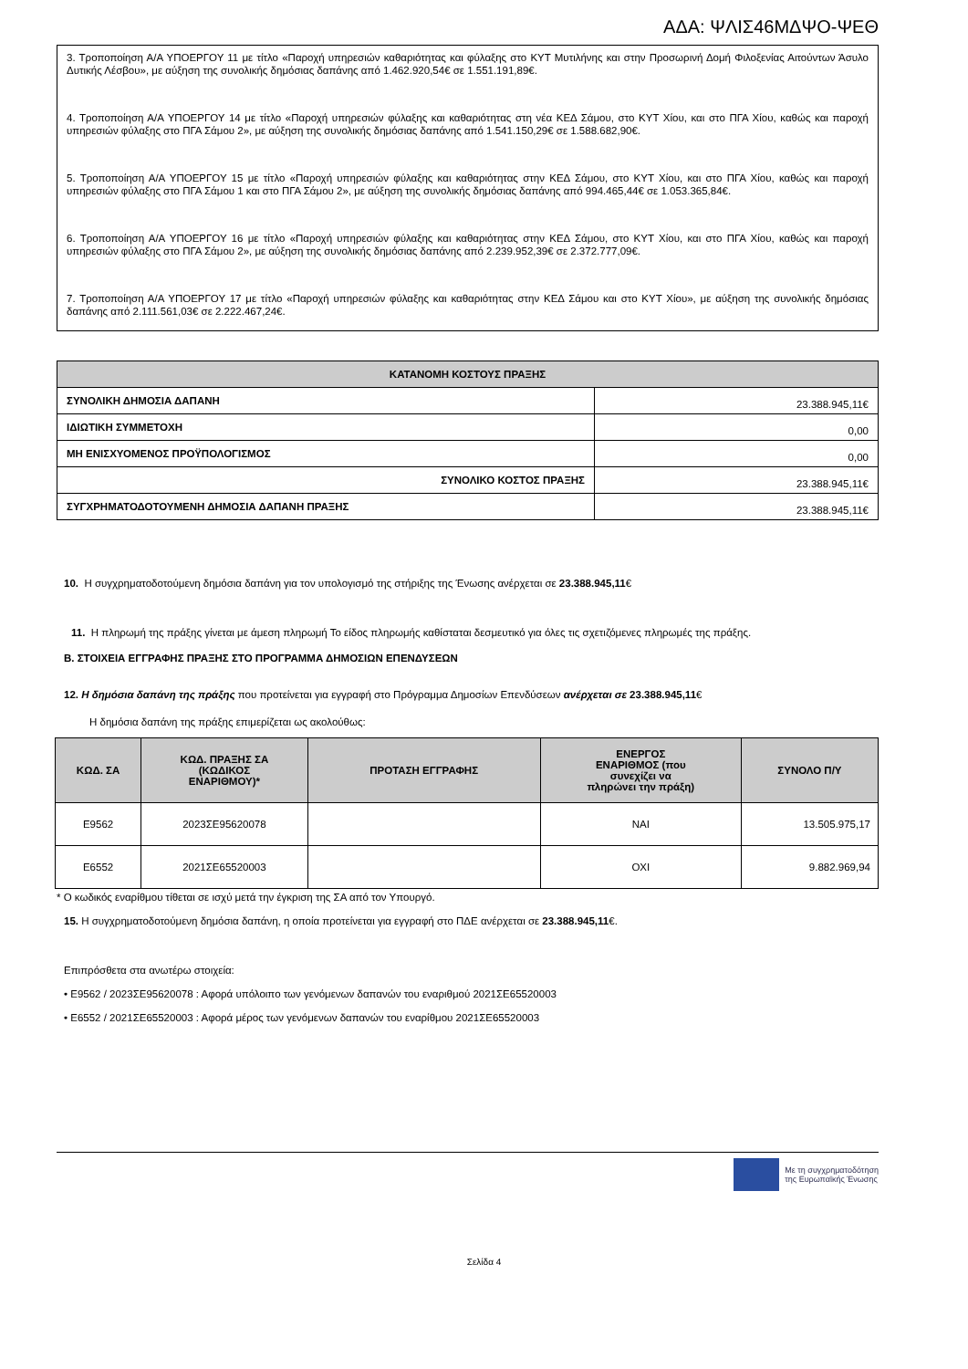ΑΔΑ: ΨΛΙΣ46ΜΔΨΟ-ΨΕΘ
3. Τροποποίηση Α/Α ΥΠΟΕΡΓΟΥ 11 με τίτλο «Παροχή υπηρεσιών καθαριότητας και φύλαξης στο ΚΥΤ Μυτιλήνης και στην Προσωρινή Δομή Φιλοξενίας Αιτούντων Άσυλο Δυτικής Λέσβου», με αύξηση της συνολικής δημόσιας δαπάνης από 1.462.920,54€ σε 1.551.191,89€.
4. Τροποποίηση Α/Α ΥΠΟΕΡΓΟΥ 14 με τίτλο «Παροχή υπηρεσιών φύλαξης και καθαριότητας στη νέα ΚΕΔ Σάμου, στο ΚΥΤ Χίου, και στο ΠΓΑ Χίου, καθώς και παροχή υπηρεσιών φύλαξης στο ΠΓΑ Σάμου 2», με αύξηση της συνολικής δημόσιας δαπάνης από 1.541.150,29€ σε 1.588.682,90€.
5. Τροποποίηση Α/Α ΥΠΟΕΡΓΟΥ 15 με τίτλο «Παροχή υπηρεσιών φύλαξης και καθαριότητας στην ΚΕΔ Σάμου, στο ΚΥΤ Χίου, και στο ΠΓΑ Χίου, καθώς και παροχή υπηρεσιών φύλαξης στο ΠΓΑ Σάμου 1 και στο ΠΓΑ Σάμου 2», με αύξηση της συνολικής δημόσιας δαπάνης από 994.465,44€ σε 1.053.365,84€.
6. Τροποποίηση Α/Α ΥΠΟΕΡΓΟΥ 16 με τίτλο «Παροχή υπηρεσιών φύλαξης και καθαριότητας στην ΚΕΔ Σάμου, στο ΚΥΤ Χίου, και στο ΠΓΑ Χίου, καθώς και παροχή υπηρεσιών φύλαξης στο ΠΓΑ Σάμου 2», με αύξηση της συνολικής δημόσιας δαπάνης από 2.239.952,39€ σε 2.372.777,09€.
7. Τροποποίηση Α/Α ΥΠΟΕΡΓΟΥ 17 με τίτλο «Παροχή υπηρεσιών φύλαξης και καθαριότητας στην ΚΕΔ Σάμου και στο ΚΥΤ Χίου», με αύξηση της συνολικής δημόσιας δαπάνης από 2.111.561,03€ σε 2.222.467,24€.
| ΚΑΤΑΝΟΜΗ ΚΟΣΤΟΥΣ ΠΡΑΞΗΣ | |
| --- | --- |
| ΣΥΝΟΛΙΚΗ ΔΗΜΟΣΙΑ ΔΑΠΑΝΗ | 23.388.945,11€ |
| ΙΔΙΩΤΙΚΗ ΣΥΜΜΕΤΟΧΗ | 0,00 |
| ΜΗ ΕΝΙΣΧΥΟΜΕΝΟΣ ΠΡΟΫΠΟΛΟΓΙΣΜΟΣ | 0,00 |
| ΣΥΝΟΛΙΚΟ ΚΟΣΤΟΣ ΠΡΑΞΗΣ | 23.388.945,11€ |
| ΣΥΓΧΡΗΜΑΤΟΔΟΤΟΥΜΕΝΗ ΔΗΜΟΣΙΑ ΔΑΠΑΝΗ ΠΡΑΞΗΣ | 23.388.945,11€ |
10. Η συγχρηματοδοτούμενη δημόσια δαπάνη για τον υπολογισμό της στήριξης της Ένωσης ανέρχεται σε 23.388.945,11€
11. Η πληρωμή της πράξης γίνεται με άμεση πληρωμή Το είδος πληρωμής καθίσταται δεσμευτικό για όλες τις σχετιζόμενες πληρωμές της πράξης.
Β. ΣΤΟΙΧΕΙΑ ΕΓΓΡΑΦΗΣ ΠΡΑΞΗΣ ΣΤΟ ΠΡΟΓΡΑΜΜΑ ΔΗΜΟΣΙΩΝ ΕΠΕΝΔΥΣΕΩΝ
12. Η δημόσια δαπάνη της πράξης που προτείνεται για εγγραφή στο Πρόγραμμα Δημοσίων Επενδύσεων ανέρχεται σε 23.388.945,11€
Η δημόσια δαπάνη της πράξης επιμερίζεται ως ακολούθως:
| ΚΩΔ. ΣΑ | ΚΩΔ. ΠΡΑΞΗΣ ΣΑ (ΚΩΔΙΚΟΣ ΕΝΑΡΙΘΜΟΥ)* | ΠΡΟΤΑΣΗ ΕΓΓΡΑΦΗΣ | ΕΝΕΡΓΟΣ ΕΝΑΡΙΘΜΟΣ (που συνεχίζει να πληρώνει την πράξη) | ΣΥΝΟΛΟ Π/Υ |
| --- | --- | --- | --- | --- |
| E9562 | 2023ΣΕ95620078 | | ΝΑΙ | 13.505.975,17 |
| E6552 | 2021ΣΕ65520003 | | ΟΧΙ | 9.882.969,94 |
* Ο κωδικός εναρίθμου τίθεται σε ισχύ μετά την έγκριση της ΣΑ από τον Υπουργό.
15. Η συγχρηματοδοτούμενη δημόσια δαπάνη, η οποία προτείνεται για εγγραφή στο ΠΔΕ ανέρχεται σε 23.388.945,11€.
Επιπρόσθετα στα ανωτέρω στοιχεία:
• Ε9562 / 2023ΣΕ95620078 : Αφορά υπόλοιπο των γενόμενων δαπανών του εναριθμού 2021ΣΕ65520003
• Ε6552 / 2021ΣΕ65520003 : Αφορά μέρος των γενόμενων δαπανών του εναρίθμου 2021ΣΕ65520003
Με τη συγχρηματοδότηση
της Ευρωπαϊκής Ένωσης
Σελίδα 4